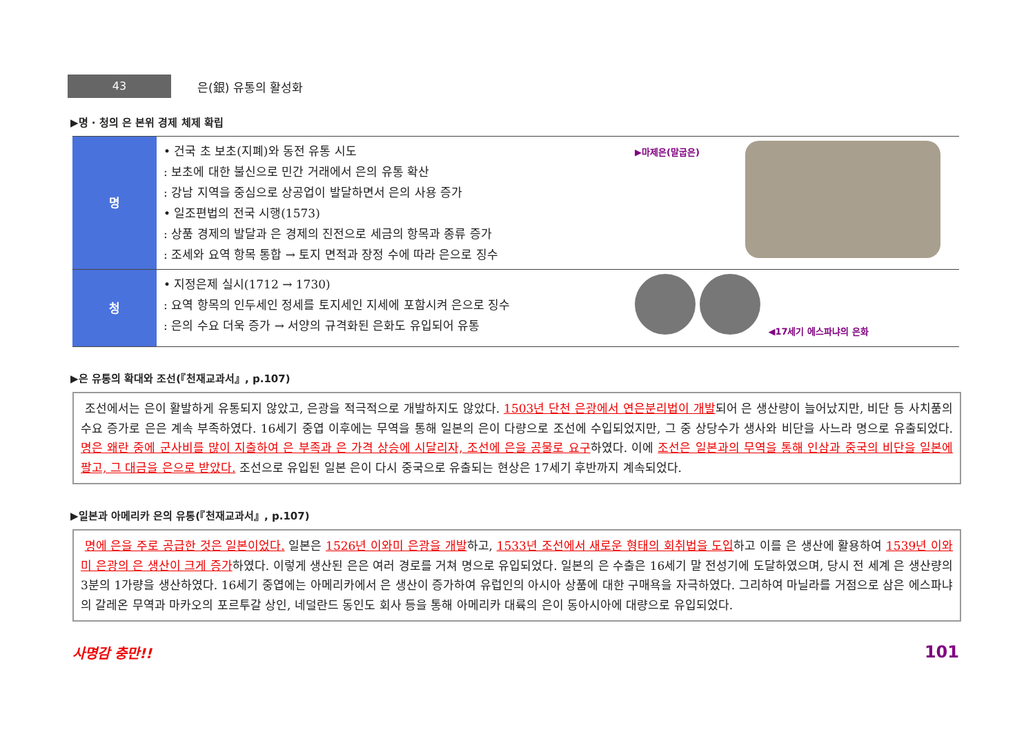43
은(銀) 유통의 활성화
▶명 · 청의 은 본위 경제 체제 확립
| 명 | • 건국 초 보초(지폐)와 동전 유통 시도 : 보초에 대한 불신으로 민간 거래에서 은의 유통 확산 : 강남 지역을 중심으로 상공업이 발달하면서 은의 사용 증가 • 일조편법의 전국 시행(1573) : 상품 경제의 발달과 은 경제의 진전으로 세금의 항목과 종류 증가 : 조세와 요역 항목 통합 → 토지 면적과 장정 수에 따라 은으로 징수 | ▶마제은(말굽은) | |
| 청 | • 지정은제 실시(1712 → 1730) : 요역 항목의 인두세인 정세를 토지세인 지세에 포함시켜 은으로 징수 : 은의 수요 더욱 증가 → 서양의 규격화된 은화도 유입되어 유통 | ◀17세기 에스파냐의 은화 | |
▶은 유통의 확대와 조선(『천재교과서』, p.107)
조선에서는 은이 활발하게 유통되지 않았고, 은광을 적극적으로 개발하지도 않았다. 1503년 단천 은광에서 연은분리법이 개발되어 은 생산량이 늘어났지만, 비단 등 사치품의 수요 증가로 은은 계속 부족하였다. 16세기 중엽 이후에는 무역을 통해 일본의 은이 다량으로 조선에 수입되었지만, 그 중 상당수가 생사와 비단을 사느라 명으로 유출되었다. 명은 왜란 중에 군사비를 많이 지출하여 은 부족과 은 가격 상승에 시달리자, 조선에 은을 공물로 요구하였다. 이에 조선은 일본과의 무역을 통해 인삼과 중국의 비단을 일본에 팔고, 그 대금을 은으로 받았다. 조선으로 유입된 일본 은이 다시 중국으로 유출되는 현상은 17세기 후반까지 계속되었다.
▶일본과 아메리카 은의 유통(『천재교과서』, p.107)
명에 은을 주로 공급한 것은 일본이었다. 일본은 1526년 이와미 은광을 개발하고, 1533년 조선에서 새로운 형태의 회취법을 도입하고 이를 은 생산에 활용하여 1539년 이와미 은광의 은 생산이 크게 증가하였다. 이렇게 생산된 은은 여러 경로를 거쳐 명으로 유입되었다. 일본의 은 수출은 16세기 말 전성기에 도달하였으며, 당시 전 세계 은 생산량의 3분의 1가량을 생산하였다. 16세기 중엽에는 아메리카에서 은 생산이 증가하여 유럽인의 아시아 상품에 대한 구매욕을 자극하였다. 그리하여 마닐라를 거점으로 삼은 에스파냐의 갈레온 무역과 마카오의 포르투갈 상인, 네덜란드 동인도 회사 등을 통해 아메리카 대륙의 은이 동아시아에 대량으로 유입되었다.
사명감 충만!! 101